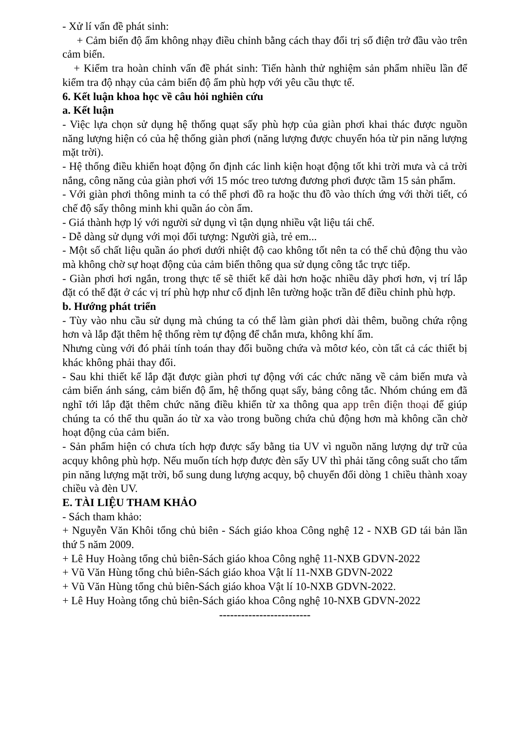- Xử lí vấn đề phát sinh:
+ Cảm biến độ ẩm không nhạy điều chỉnh bằng cách thay đổi trị số điện trở đầu vào trên cảm biến.
+ Kiểm tra hoàn chỉnh vấn đề phát sinh: Tiến hành thử nghiệm sản phẩm nhiều lần để kiểm tra độ nhạy của cảm biến độ ẩm phù hợp với yêu cầu thực tế.
6. Kết luận khoa học về câu hỏi nghiên cứu
a. Kết luận
- Việc lựa chọn sử dụng hệ thống quạt sấy phù hợp của giàn phơi khai thác được nguồn năng lượng hiện có của hệ thống giàn phơi (năng lượng được chuyển hóa từ pin năng lượng mặt trời).
- Hệ thống điều khiển hoạt động ổn định các linh kiện hoạt động tốt khi trời mưa và cả trời nắng, công năng của giàn phơi với 15 móc treo tương đương phơi được tầm 15 sản phẩm.
- Với giàn phơi thông minh ta có thể phơi đồ ra hoặc thu đồ vào thích ứng với thời tiết, có chế độ sấy thông minh khi quần áo còn ẩm.
- Giá thành hợp lý với người sử dụng vì tận dụng nhiều vật liệu tái chế.
- Dễ dàng sử dụng với mọi đối tượng: Người già, trẻ em...
- Một số chất liệu quần áo phơi dưới nhiệt độ cao không tốt nên ta có thể chủ động thu vào mà không chờ sự hoạt động của cảm biến thông qua sử dụng công tắc trực tiếp.
- Giàn phơi hơi ngắn, trong thực tế sẽ thiết kế dài hơn hoặc nhiều dãy phơi hơn, vị trí lắp đặt có thể đặt ở các vị trí phù hợp như cố định lên tường hoặc trần để điều chỉnh phù hợp.
b. Hướng phát triển
- Tùy vào nhu cầu sử dụng mà chúng ta có thể làm giàn phơi dài thêm, buồng chứa rộng hơn và lắp đặt thêm hệ thống rèm tự động để chắn mưa, không khí ẩm.
Nhưng cùng với đó phải tính toán thay đổi buồng chứa và môtơ kéo, còn tất cả các thiết bị khác không phải thay đổi.
- Sau khi thiết kế lắp đặt được giàn phơi tự động với các chức năng về cảm biến mưa và cảm biến ánh sáng, cảm biến độ ẩm, hệ thống quạt sấy, bảng công tắc. Nhóm chúng em đã nghĩ tới lắp đặt thêm chức năng điều khiển từ xa thông qua app trên điện thoại để giúp chúng ta có thể thu quần áo từ xa vào trong buồng chứa chủ động hơn mà không cần chờ hoạt động của cảm biến.
- Sản phẩm hiện có chưa tích hợp được sấy bằng tia UV vì nguồn năng lượng dự trữ của acquy không phù hợp. Nếu muốn tích hợp được đèn sấy UV thì phải tăng công suất cho tấm pin năng lượng mặt trời, bổ sung dung lượng acquy, bộ chuyển đổi dòng 1 chiều thành xoay chiều và đèn UV.
E. TÀI LIỆU THAM KHẢO
- Sách tham khảo:
+ Nguyễn Văn Khôi tổng chủ biên - Sách giáo khoa Công nghệ 12 - NXB GD tái bản lần thứ 5 năm 2009.
+ Lê Huy Hoàng tổng chủ biên-Sách giáo khoa Công nghệ 11-NXB GDVN-2022
+ Vũ Văn Hùng tổng chủ biên-Sách giáo khoa Vật lí 11-NXB GDVN-2022
+ Vũ Văn Hùng tổng chủ biên-Sách giáo khoa Vật lí 10-NXB GDVN-2022.
+ Lê Huy Hoàng tổng chủ biên-Sách giáo khoa Công nghệ 10-NXB GDVN-2022
-------------------------